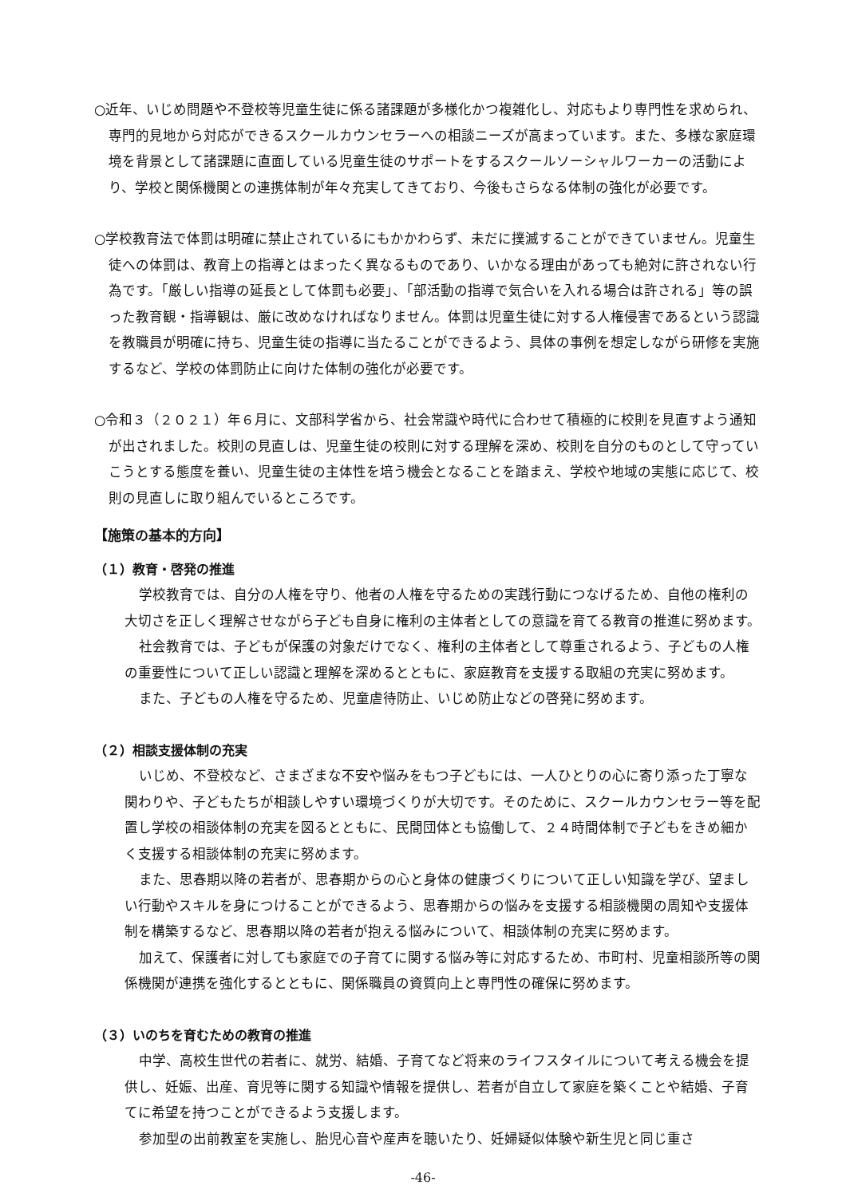○近年、いじめ問題や不登校等児童生徒に係る諸課題が多様化かつ複雑化し、対応もより専門性を求められ、専門的見地から対応ができるスクールカウンセラーへの相談ニーズが高まっています。また、多様な家庭環境を背景として諸課題に直面している児童生徒のサポートをするスクールソーシャルワーカーの活動により、学校と関係機関との連携体制が年々充実してきており、今後もさらなる体制の強化が必要です。
○学校教育法で体罰は明確に禁止されているにもかかわらず、未だに撲滅することができていません。児童生徒への体罰は、教育上の指導とはまったく異なるものであり、いかなる理由があっても絶対に許されない行為です。「厳しい指導の延長として体罰も必要」、「部活動の指導で気合いを入れる場合は許される」等の誤った教育観・指導観は、厳に改めなければなりません。体罰は児童生徒に対する人権侵害であるという認識を教職員が明確に持ち、児童生徒の指導に当たることができるよう、具体の事例を想定しながら研修を実施するなど、学校の体罰防止に向けた体制の強化が必要です。
○令和３（２０２１）年６月に、文部科学省から、社会常識や時代に合わせて積極的に校則を見直すよう通知が出されました。校則の見直しは、児童生徒の校則に対する理解を深め、校則を自分のものとして守っていこうとする態度を養い、児童生徒の主体性を培う機会となることを踏まえ、学校や地域の実態に応じて、校則の見直しに取り組んでいるところです。
【施策の基本的方向】
（１）教育・啓発の推進
学校教育では、自分の人権を守り、他者の人権を守るための実践行動につなげるため、自他の権利の大切さを正しく理解させながら子ども自身に権利の主体者としての意識を育てる教育の推進に努めます。
社会教育では、子どもが保護の対象だけでなく、権利の主体者として尊重されるよう、子どもの人権の重要性について正しい認識と理解を深めるとともに、家庭教育を支援する取組の充実に努めます。
また、子どもの人権を守るため、児童虐待防止、いじめ防止などの啓発に努めます。
（２）相談支援体制の充実
いじめ、不登校など、さまざまな不安や悩みをもつ子どもには、一人ひとりの心に寄り添った丁寧な関わりや、子どもたちが相談しやすい環境づくりが大切です。そのために、スクールカウンセラー等を配置し学校の相談体制の充実を図るとともに、民間団体とも協働して、２４時間体制で子どもをきめ細かく支援する相談体制の充実に努めます。
また、思春期以降の若者が、思春期からの心と身体の健康づくりについて正しい知識を学び、望ましい行動やスキルを身につけることができるよう、思春期からの悩みを支援する相談機関の周知や支援体制を構築するなど、思春期以降の若者が抱える悩みについて、相談体制の充実に努めます。
加えて、保護者に対しても家庭での子育てに関する悩み等に対応するため、市町村、児童相談所等の関係機関が連携を強化するとともに、関係職員の資質向上と専門性の確保に努めます。
（３）いのちを育むための教育の推進
中学、高校生世代の若者に、就労、結婚、子育てなど将来のライフスタイルについて考える機会を提供し、妊娠、出産、育児等に関する知識や情報を提供し、若者が自立して家庭を築くことや結婚、子育てに希望を持つことができるよう支援します。
参加型の出前教室を実施し、胎児心音や産声を聴いたり、妊婦疑似体験や新生児と同じ重さ
-46-